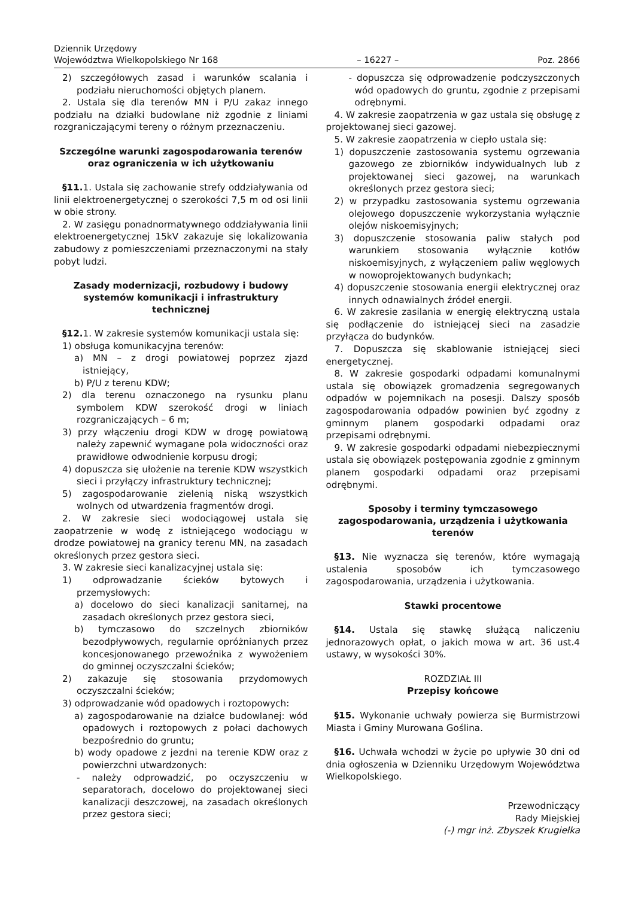Dziennik Urzędowy
Województwa Wielkopolskiego Nr 168
– 16227 –
Poz. 2866
2) szczegółowych zasad i warunków scalania i podziału nieruchomości objętych planem.
2. Ustala się dla terenów MN i P/U zakaz innego podziału na działki budowlane niż zgodnie z liniami rozgraniczającymi tereny o różnym przeznaczeniu.
Szczególne warunki zagospodarowania terenów oraz ograniczenia w ich użytkowaniu
§11. 1. Ustala się zachowanie strefy oddziaływania od linii elektroenergetycznej o szerokości 7,5 m od osi linii w obie strony.
2. W zasięgu ponadnormatywnego oddziaływania linii elektroenergetycznej 15kV zakazuje się lokalizowania zabudowy z pomieszczeniami przeznaczonymi na stały pobyt ludzi.
Zasady modernizacji, rozbudowy i budowy systemów komunikacji i infrastruktury technicznej
§12. 1. W zakresie systemów komunikacji ustala się:
1) obsługa komunikacyjna terenów:
a) MN – z drogi powiatowej poprzez zjazd istniejący,
b) P/U z terenu KDW;
2) dla terenu oznaczonego na rysunku planu symbolem KDW szerokość drogi w liniach rozgraniczających – 6 m;
3) przy włączeniu drogi KDW w drogę powiatową należy zapewnić wymagane pola widoczności oraz prawidłowe odwodnienie korpusu drogi;
4) dopuszcza się ułożenie na terenie KDW wszystkich sieci i przyłączy infrastruktury technicznej;
5) zagospodarowanie zielenią niską wszystkich wolnych od utwardzenia fragmentów drogi.
2. W zakresie sieci wodociągowej ustala się zaopatrzenie w wodę z istniejącego wodociągu w drodze powiatowej na granicy terenu MN, na zasadach określonych przez gestora sieci.
3. W zakresie sieci kanalizacyjnej ustala się:
1) odprowadzanie ścieków bytowych i przemysłowych:
a) docelowo do sieci kanalizacji sanitarnej, na zasadach określonych przez gestora sieci,
b) tymczasowo do szczelnych zbiorników bezodpływowych, regularnie opróżnianych przez koncesjonowanego przewoźnika z wywożeniem do gminnej oczyszczalni ścieków;
2) zakazuje się stosowania przydomowych oczyszczalni ścieków;
3) odprowadzanie wód opadowych i roztopowych:
a) zagospodarowanie na działce budowlanej: wód opadowych i roztopowych z połaci dachowych bezpośrednio do gruntu;
b) wody opadowe z jezdni na terenie KDW oraz z powierzchni utwardzonych:
- należy odprowadzić, po oczyszczeniu w separatorach, docelowo do projektowanej sieci kanalizacji deszczowej, na zasadach określonych przez gestora sieci;
- dopuszcza się odprowadzenie podczyszczonych wód opadowych do gruntu, zgodnie z przepisami odrębnymi.
4. W zakresie zaopatrzenia w gaz ustala się obsługę z projektowanej sieci gazowej.
5. W zakresie zaopatrzenia w ciepło ustala się:
1) dopuszczenie zastosowania systemu ogrzewania gazowego ze zbiorników indywidualnych lub z projektowanej sieci gazowej, na warunkach określonych przez gestora sieci;
2) w przypadku zastosowania systemu ogrzewania olejowego dopuszczenie wykorzystania wyłącznie olejów niskoemisyjnych;
3) dopuszczenie stosowania paliw stałych pod warunkiem stosowania wyłącznie kotłów niskoemisyjnych, z wyłączeniem paliw węglowych w nowoprojektowanych budynkach;
4) dopuszczenie stosowania energii elektrycznej oraz innych odnawialnych źródeł energii.
6. W zakresie zasilania w energię elektryczną ustala się podłączenie do istniejącej sieci na zasadzie przyłącza do budynków.
7. Dopuszcza się skablowanie istniejącej sieci energetycznej.
8. W zakresie gospodarki odpadami komunalnymi ustala się obowiązek gromadzenia segregowanych odpadów w pojemnikach na posesji. Dalszy sposób zagospodarowania odpadów powinien być zgodny z gminnym planem gospodarki odpadami oraz przepisami odrębnymi.
9. W zakresie gospodarki odpadami niebezpiecznymi ustala się obowiązek postępowania zgodnie z gminnym planem gospodarki odpadami oraz przepisami odrębnymi.
Sposoby i terminy tymczasowego zagospodarowania, urządzenia i użytkowania terenów
§13. Nie wyznacza się terenów, które wymagają ustalenia sposobów ich tymczasowego zagospodarowania, urządzenia i użytkowania.
Stawki procentowe
§14. Ustala się stawkę służącą naliczeniu jednorazowych opłat, o jakich mowa w art. 36 ust.4 ustawy, w wysokości 30%.
ROZDZIAŁ III
Przepisy końcowe
§15. Wykonanie uchwały powierza się Burmistrzowi Miasta i Gminy Murowana Goślina.
§16. Uchwała wchodzi w życie po upływie 30 dni od dnia ogłoszenia w Dzienniku Urzędowym Województwa Wielkopolskiego.
Przewodniczący
Rady Miejskiej
(-) mgr inż. Zbyszek Krugiełka